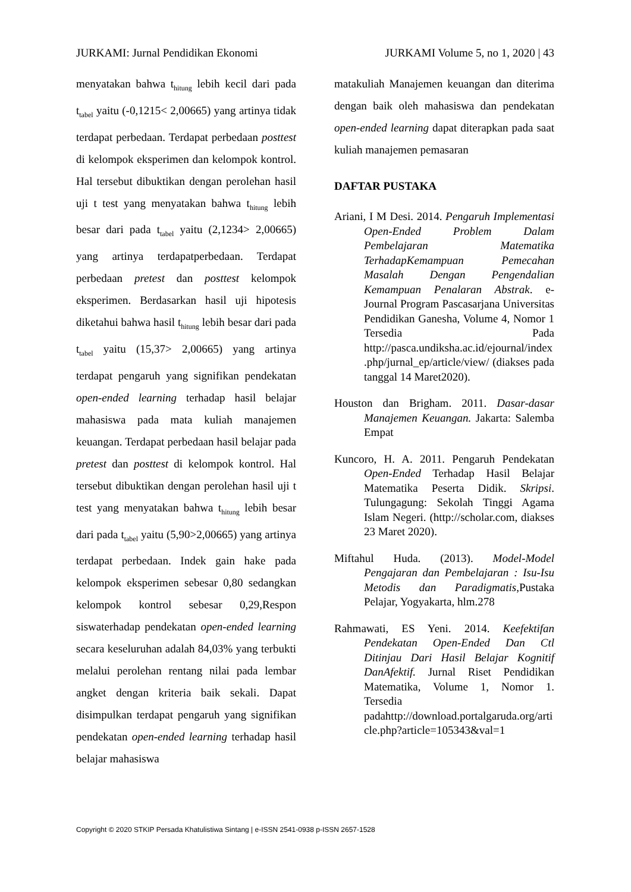JURKAMI: Jurnal Pendidikan Ekonomi JURKAMI Volume 5, no 1, 2020 | 43
menyatakan bahwa t<sub>hitung</sub> lebih kecil dari pada t<sub>tabel</sub> yaitu (-0,1215< 2,00665) yang artinya tidak terdapat perbedaan. Terdapat perbedaan posttest di kelompok eksperimen dan kelompok kontrol. Hal tersebut dibuktikan dengan perolehan hasil uji t test yang menyatakan bahwa t<sub>hitung</sub> lebih besar dari pada t<sub>tabel</sub> yaitu (2,1234> 2,00665) yang artinya terdapatperbedaan. Terdapat perbedaan pretest dan posttest kelompok eksperimen. Berdasarkan hasil uji hipotesis diketahui bahwa hasil t<sub>hitung</sub> lebih besar dari pada t<sub>tabel</sub> yaitu (15,37> 2,00665) yang artinya terdapat pengaruh yang signifikan pendekatan open-ended learning terhadap hasil belajar mahasiswa pada mata kuliah manajemen keuangan. Terdapat perbedaan hasil belajar pada pretest dan posttest di kelompok kontrol. Hal tersebut dibuktikan dengan perolehan hasil uji t test yang menyatakan bahwa t<sub>hitung</sub> lebih besar dari pada t<sub>tabel</sub> yaitu (5,90>2,00665) yang artinya terdapat perbedaan. Indek gain hake pada kelompok eksperimen sebesar 0,80 sedangkan kelompok kontrol sebesar 0,29,Respon siswaterhadap pendekatan open-ended learning secara keseluruhan adalah 84,03% yang terbukti melalui perolehan rentang nilai pada lembar angket dengan kriteria baik sekali. Dapat disimpulkan terdapat pengaruh yang signifikan pendekatan open-ended learning terhadap hasil belajar mahasiswa
matakuliah Manajemen keuangan dan diterima dengan baik oleh mahasiswa dan pendekatan open-ended learning dapat diterapkan pada saat kuliah manajemen pemasaran
DAFTAR PUSTAKA
Ariani, I M Desi. 2014. Pengaruh Implementasi Open-Ended Problem Dalam Pembelajaran Matematika TerhadapKemampuan Pemecahan Masalah Dengan Pengendalian Kemampuan Penalaran Abstrak. e-Journal Program Pascasarjana Universitas Pendidikan Ganesha, Volume 4, Nomor 1 Tersedia Pada http://pasca.undiksha.ac.id/ejournal/index.php/jurnal_ep/article/view/ (diakses pada tanggal 14 Maret2020).
Houston dan Brigham. 2011. Dasar-dasar Manajemen Keuangan. Jakarta: Salemba Empat
Kuncoro, H. A. 2011. Pengaruh Pendekatan Open-Ended Terhadap Hasil Belajar Matematika Peserta Didik. Skripsi. Tulungagung: Sekolah Tinggi Agama Islam Negeri. (http://scholar.com, diakses 23 Maret 2020).
Miftahul Huda. (2013). Model-Model Pengajaran dan Pembelajaran : Isu-Isu Metodis dan Paradigmatis,Pustaka Pelajar, Yogyakarta, hlm.278
Rahmawati, ES Yeni. 2014. Keefektifan Pendekatan Open-Ended Dan Ctl Ditinjau Dari Hasil Belajar Kognitif DanAfektif. Jurnal Riset Pendidikan Matematika, Volume 1, Nomor 1. Tersedia padahttp://download.portalgaruda.org/article.php?article=105343&val=1
Copyright © 2020 STKIP Persada Khatulistiwa Sintang | e-ISSN 2541-0938 p-ISSN 2657-1528